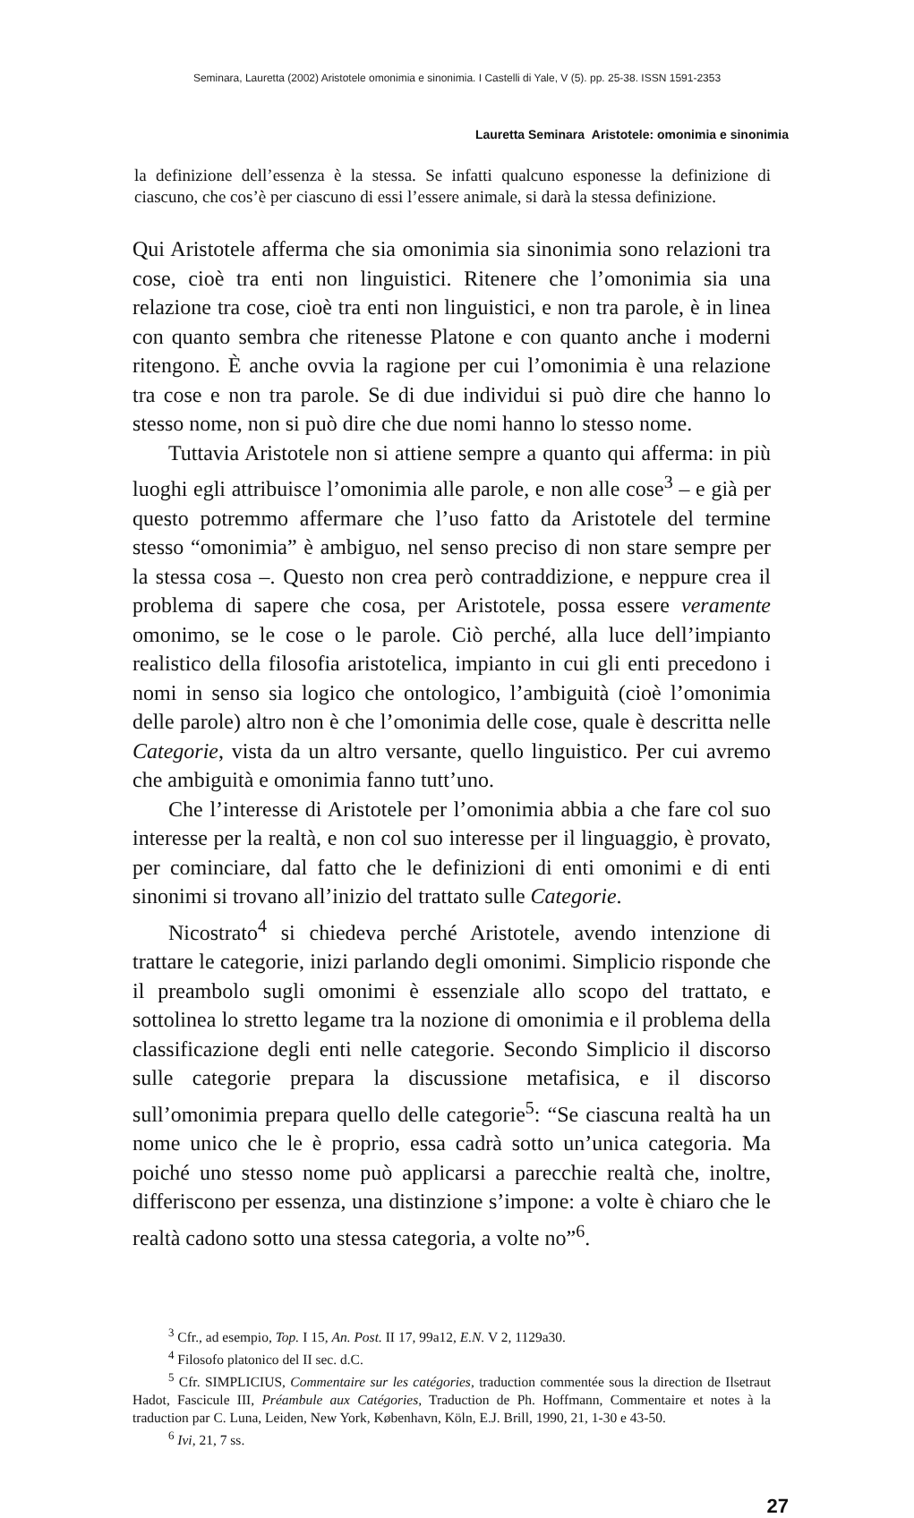Seminara, Lauretta (2002) Aristotele omonimia e sinonimia. I Castelli di Yale, V (5). pp. 25-38. ISSN 1591-2353
Lauretta Seminara Aristotele: omonimia e sinonimia
la definizione dell’essenza è la stessa. Se infatti qualcuno esponesse la definizione di ciascuno, che cos’è per ciascuno di essi l’essere animale, si darà la stessa definizione.
Qui Aristotele afferma che sia omonimia sia sinonimia sono relazioni tra cose, cioè tra enti non linguistici. Ritenere che l’omonimia sia una relazione tra cose, cioè tra enti non linguistici, e non tra parole, è in linea con quanto sembra che ritenesse Platone e con quanto anche i moderni ritengono. È anche ovvia la ragione per cui l’omonimia è una relazione tra cose e non tra parole. Se di due individui si può dire che hanno lo stesso nome, non si può dire che due nomi hanno lo stesso nome.
Tuttavia Aristotele non si attiene sempre a quanto qui afferma: in più luoghi egli attribuisce l’omonimia alle parole, e non alle cose<sup>3</sup> – e già per questo potremmo affermare che l’uso fatto da Aristotele del termine stesso “omonimia” è ambiguo, nel senso preciso di non stare sempre per la stessa cosa –. Questo non crea però contraddizione, e neppure crea il problema di sapere che cosa, per Aristotele, possa essere veramente omonimo, se le cose o le parole. Ciò perché, alla luce dell’impianto realistico della filosofia aristotelica, impianto in cui gli enti precedono i nomi in senso sia logico che ontologico, l’ambiguità (cioè l’omonimia delle parole) altro non è che l’omonimia delle cose, quale è descritta nelle Categorie, vista da un altro versante, quello linguistico. Per cui avremo che ambiguità e omonimia fanno tutt’uno.
Che l’interesse di Aristotele per l’omonimia abbia a che fare col suo interesse per la realtà, e non col suo interesse per il linguaggio, è provato, per cominciare, dal fatto che le definizioni di enti omonimi e di enti sinonimi si trovano all’inizio del trattato sulle Categorie.
Nicostrato<sup>4</sup> si chiedeva perché Aristotele, avendo intenzione di trattare le categorie, inizi parlando degli omonimi. Simplicio risponde che il preambolo sugli omonimi è essenziale allo scopo del trattato, e sottolinea lo stretto legame tra la nozione di omonimia e il problema della classificazione degli enti nelle categorie. Secondo Simplicio il discorso sulle categorie prepara la discussione metafisica, e il discorso sull’omonimia prepara quello delle categorie<sup>5</sup>: “Se ciascuna realtà ha un nome unico che le è proprio, essa cadrà sotto un’unica categoria. Ma poiché uno stesso nome può applicarsi a parecchie realtà che, inoltre, differiscono per essenza, una distinzione s’impone: a volte è chiaro che le realtà cadono sotto una stessa categoria, a volte no”<sup>6</sup>.
<sup>3</sup> Cfr., ad esempio, Top. I 15, An. Post. II 17, 99a12, E.N. V 2, 1129a30.
<sup>4</sup> Filosofo platonico del II sec. d.C.
<sup>5</sup> Cfr. SIMPLICIUS, Commentaire sur les catégories, traduction commentée sous la direction de Ilsetraut Hadot, Fascicule III, Préambule aux Catégories, Traduction de Ph. Hoffmann, Commentaire et notes à la traduction par C. Luna, Leiden, New York, København, Köln, E.J. Brill, 1990, 21, 1-30 e 43-50.
<sup>6</sup> Ivi, 21, 7 ss.
27